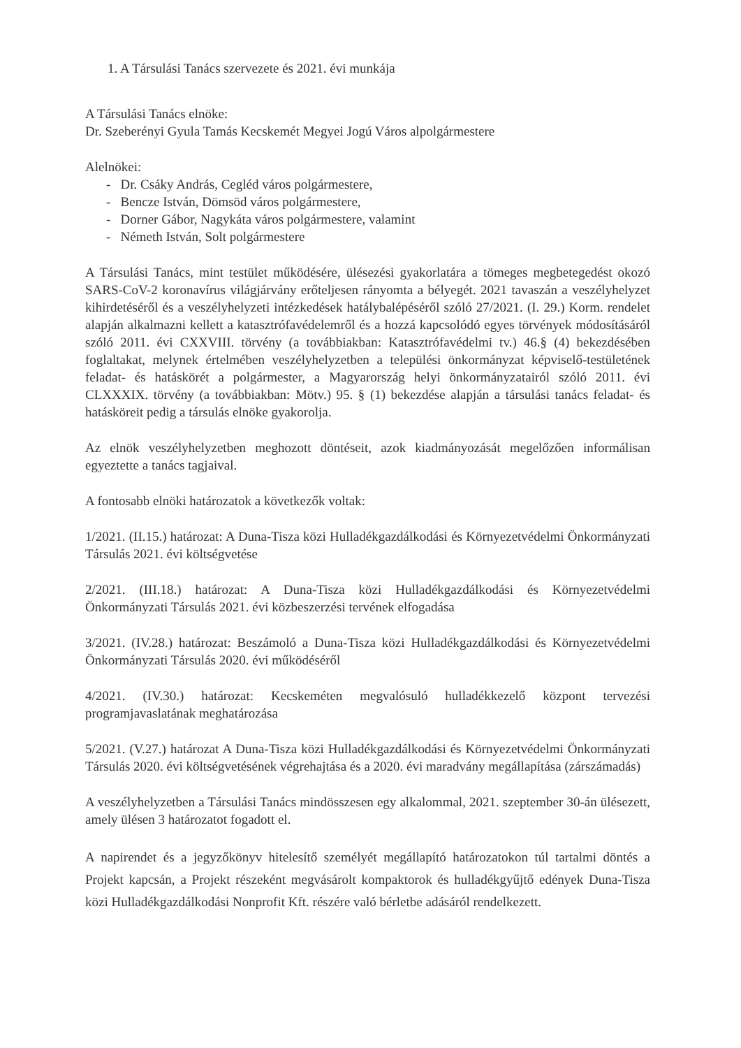1. A Társulási Tanács szervezete és 2021. évi munkája
A Társulási Tanács elnöke:
Dr. Szeberényi Gyula Tamás Kecskemét Megyei Jogú Város alpolgármestere
Alelnökei:
- Dr. Csáky András, Cegléd város polgármestere,
- Bencze István, Dömsöd város polgármestere,
- Dorner Gábor, Nagykáta város polgármestere, valamint
- Németh István, Solt polgármestere
A Társulási Tanács, mint testület működésére, ülésezési gyakorlatára a tömeges megbetegedést okozó SARS-CoV-2 koronavírus világjárvány erőteljesen rányomta a bélyegét. 2021 tavaszán a veszélyhelyzet kihirdetéséről és a veszélyhelyzeti intézkedések hatálybalépéséről szóló 27/2021. (I. 29.) Korm. rendelet alapján alkalmazni kellett a katasztrófavédelemről és a hozzá kapcsolódó egyes törvények módosításáról szóló 2011. évi CXXVIII. törvény (a továbbiakban: Katasztrófavédelmi tv.) 46.§ (4) bekezdésében foglaltakat, melynek értelmében veszélyhelyzetben a települési önkormányzat képviselő-testületének feladat- és hatáskörét a polgármester, a Magyarország helyi önkormányzatairól szóló 2011. évi CLXXXIX. törvény (a továbbiakban: Mötv.) 95. § (1) bekezdése alapján a társulási tanács feladat- és hatásköreit pedig a társulás elnöke gyakorolja.
Az elnök veszélyhelyzetben meghozott döntéseit, azok kiadmányozását megelőzően informálisan egyeztette a tanács tagjaival.
A fontosabb elnöki határozatok a következők voltak:
1/2021. (II.15.) határozat: A Duna-Tisza közi Hulladékgazdálkodási és Környezetvédelmi Önkormányzati Társulás 2021. évi költségvetése
2/2021. (III.18.) határozat: A Duna-Tisza közi Hulladékgazdálkodási és Környezetvédelmi Önkormányzati Társulás 2021. évi közbeszerzési tervének elfogadása
3/2021. (IV.28.) határozat: Beszámoló a Duna-Tisza közi Hulladékgazdálkodási és Környezetvédelmi Önkormányzati Társulás 2020. évi működéséről
4/2021. (IV.30.) határozat: Kecskeméten megvalósuló hulladékkezelő központ tervezési programjavaslatának meghatározása
5/2021. (V.27.) határozat A Duna-Tisza közi Hulladékgazdálkodási és Környezetvédelmi Önkormányzati Társulás 2020. évi költségvetésének végrehajtása és a 2020. évi maradvány megállapítása (zárszámadás)
A veszélyhelyzetben a Társulási Tanács mindösszesen egy alkalommal, 2021. szeptember 30-án ülésezett, amely ülésen 3 határozatot fogadott el.
A napirendet és a jegyzőkönyv hitelesítő személyét megállapító határozatokon túl tartalmi döntés a Projekt kapcsán, a Projekt részeként megvásárolt kompaktorok és hulladékgyűjtő edények Duna-Tisza közi Hulladékgazdálkodási Nonprofit Kft. részére való bérletbe adásáról rendelkezett.